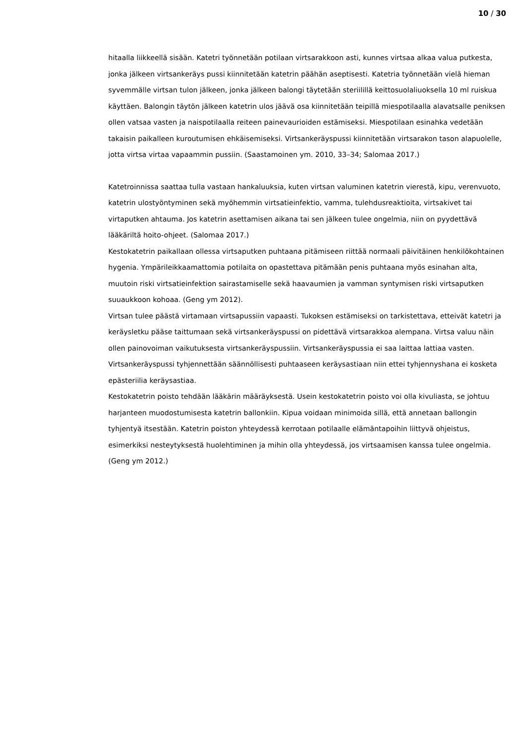10 / 30
hitaalla liikkeellä sisään. Katetri työnnetään potilaan virtsarakkoon asti, kunnes virtsaa alkaa valua putkesta, jonka jälkeen virtsankeräys pussi kiinnitetään katetrin päähän aseptisesti. Katetria työnnetään vielä hieman syvemmälle virtsan tulon jälkeen, jonka jälkeen balongi täytetään steriilillä keittosuolaliuoksella 10 ml ruiskua käyttäen. Balongin täytön jälkeen katetrin ulos jäävä osa kiinnitetään teipillä miespotilaalla alavatsalle peniksen ollen vatsaa vasten ja naispotilaalla reiteen painevaurioiden estämiseksi. Miespotilaan esinahka vedetään takaisin paikalleen kuroutumisen ehkäisemiseksi. Virtsankeräyspussi kiinnitetään virtsarakon tason alapuolelle, jotta virtsa virtaa vapaammin pussiin. (Saastamoinen ym. 2010, 33–34; Salomaa 2017.)
Katetroinnissa saattaa tulla vastaan hankaluuksia, kuten virtsan valuminen katetrin vierestä, kipu, verenvuoto, katetrin ulostyöntyminen sekä myöhemmin virtsatieinfektio, vamma, tulehdusreaktioita, virtsakivet tai virtaputken ahtauma. Jos katetrin asettamisen aikana tai sen jälkeen tulee ongelmia, niin on pyydettävä lääkäriltä hoito-ohjeet. (Salomaa 2017.)
Kestokatetrin paikallaan ollessa virtsaputken puhtaana pitämiseen riittää normaali päivitäinen henkilökohtainen hygenia. Ympärileikkaamattomia potilaita on opastettava pitämään penis puhtaana myös esinahan alta, muutoin riski virtsatieinfektion sairastamiselle sekä haavaumien ja vamman syntymisen riski virtsaputken suuaukkoon kohoaa. (Geng ym 2012).
Virtsan tulee päästä virtamaan virtsapussiin vapaasti. Tukoksen estämiseksi on tarkistettava, etteivät katetri ja keräysletku pääse taittumaan sekä virtsankeräyspussi on pidettävä virtsarakkoa alempana. Virtsa valuu näin ollen painovoiman vaikutuksesta virtsankeräyspussiin. Virtsankeräyspussia ei saa laittaa lattiaa vasten. Virtsankeräyspussi tyhjennettään säännöllisesti puhtaaseen keräysastiaan niin ettei tyhjennyshana ei kosketa epästeriilia keräysastiaa.
Kestokatetrin poisto tehdään lääkärin määräyksestä. Usein kestokatetrin poisto voi olla kivuliasta, se johtuu harjanteen muodostumisesta katetrin ballonkiin. Kipua voidaan minimoida sillä, että annetaan ballongin tyhjentyä itsestään. Katetrin poiston yhteydessä kerrotaan potilaalle elämäntapoihin liittyvä ohjeistus, esimerkiksi nesteytyksestä huolehtiminen ja mihin olla yhteydessä, jos virtsaamisen kanssa tulee ongelmia. (Geng ym 2012.)